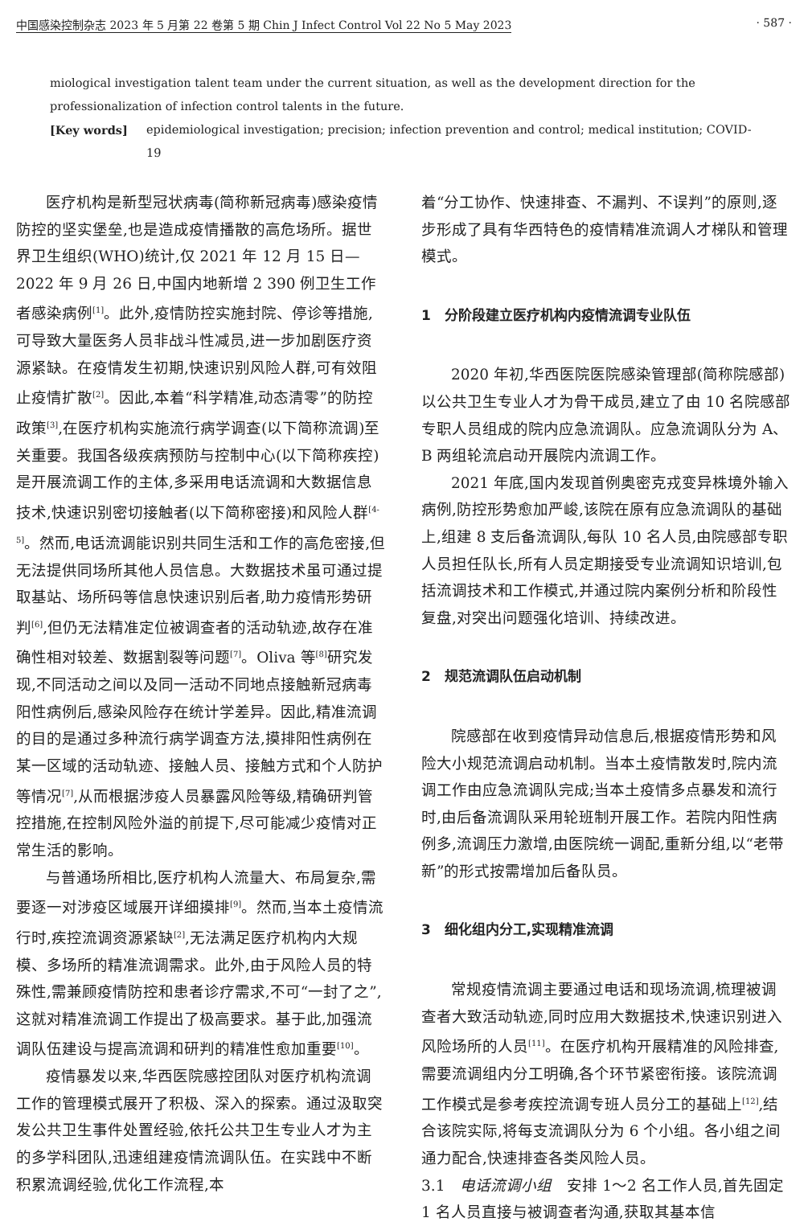中国感染控制杂志 2023 年 5 月第 22 卷第 5 期 Chin J Infect Control Vol 22 No 5 May 2023 · 587 ·
miological investigation talent team under the current situation, as well as the development direction for the professionalization of infection control talents in the future.
[Key words] epidemiological investigation; precision; infection prevention and control; medical institution; COVID-19
医疗机构是新型冠状病毒(简称新冠病毒)感染疫情防控的坚实堡垒,也是造成疫情播散的高危场所。据世界卫生组织(WHO)统计,仅 2021 年 12 月 15 日—2022 年 9 月 26 日,中国内地新增 2 390 例卫生工作者感染病例<sup>[1]</sup>。此外,疫情防控实施封院、停诊等措施,可导致大量医务人员非战斗性减员,进一步加剧医疗资源紧缺。在疫情发生初期,快速识别风险人群,可有效阻止疫情扩散<sup>[2]</sup>。因此,本着“科学精准,动态清零”的防控政策<sup>[3]</sup>,在医疗机构实施流行病学调查(以下简称流调)至关重要。我国各级疾病预防与控制中心(以下简称疾控)是开展流调工作的主体,多采用电话流调和大数据信息技术,快速识别密切接触者(以下简称密接)和风险人群<sup>[4-5]</sup>。然而,电话流调能识别共同生活和工作的高危密接,但无法提供同场所其他人员信息。大数据技术虽可通过提取基站、场所码等信息快速识别后者,助力疫情形势研判<sup>[6]</sup>,但仍无法精准定位被调查者的活动轨迹,故存在准确性相对较差、数据割裂等问题<sup>[7]</sup>。Oliva 等<sup>[8]</sup>研究发现,不同活动之间以及同一活动不同地点接触新冠病毒阳性病例后,感染风险存在统计学差异。因此,精准流调的目的是通过多种流行病学调查方法,摸排阳性病例在某一区域的活动轨迹、接触人员、接触方式和个人防护等情况<sup>[7]</sup>,从而根据涉疫人员暴露风险等级,精确研判管控措施,在控制风险外溢的前提下,尽可能减少疫情对正常生活的影响。
与普通场所相比,医疗机构人流量大、布局复杂,需要逐一对涉疫区域展开详细摸排<sup>[9]</sup>。然而,当本土疫情流行时,疾控流调资源紧缺<sup>[2]</sup>,无法满足医疗机构内大规模、多场所的精准流调需求。此外,由于风险人员的特殊性,需兼顾疫情防控和患者诊疗需求,不可“一封了之”,这就对精准流调工作提出了极高要求。基于此,加强流调队伍建设与提高流调和研判的精准性愈加重要<sup>[10]</sup>。
疫情暴发以来,华西医院感控团队对医疗机构流调工作的管理模式展开了积极、深入的探索。通过汲取突发公共卫生事件处置经验,依托公共卫生专业人才为主的多学科团队,迅速组建疫情流调队伍。在实践中不断积累流调经验,优化工作流程,本
着“分工协作、快速排查、不漏判、不误判”的原则,逐步形成了具有华西特色的疫情精准流调人才梯队和管理模式。
1　分阶段建立医疗机构内疫情流调专业队伍
2020 年初,华西医院医院感染管理部(简称院感部)以公共卫生专业人才为骨干成员,建立了由 10 名院感部专职人员组成的院内应急流调队。应急流调队分为 A、B 两组轮流启动开展院内流调工作。
2021 年底,国内发现首例奥密克戎变异株境外输入病例,防控形势愈加严峻,该院在原有应急流调队的基础上,组建 8 支后备流调队,每队 10 名人员,由院感部专职人员担任队长,所有人员定期接受专业流调知识培训,包括流调技术和工作模式,并通过院内案例分析和阶段性复盘,对突出问题强化培训、持续改进。
2　规范流调队伍启动机制
院感部在收到疫情异动信息后,根据疫情形势和风险大小规范流调启动机制。当本土疫情散发时,院内流调工作由应急流调队完成;当本土疫情多点暴发和流行时,由后备流调队采用轮班制开展工作。若院内阳性病例多,流调压力激增,由医院统一调配,重新分组,以“老带新”的形式按需增加后备队员。
3　细化组内分工,实现精准流调
常规疫情流调主要通过电话和现场流调,梳理被调查者大致活动轨迹,同时应用大数据技术,快速识别进入风险场所的人员<sup>[11]</sup>。在医疗机构开展精准的风险排查,需要流调组内分工明确,各个环节紧密衔接。该院流调工作模式是参考疾控流调专班人员分工的基础上<sup>[12]</sup>,结合该院实际,将每支流调队分为 6 个小组。各小组之间通力配合,快速排查各类风险人员。
3.1　电话流调小组　安排 1～2 名工作人员,首先固定 1 名人员直接与被调查者沟通,获取其基本信